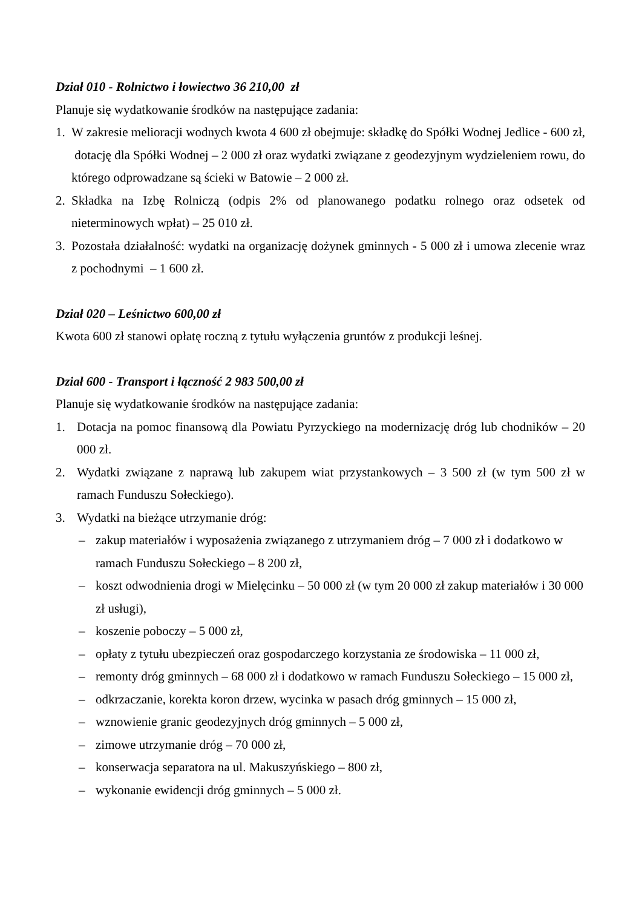Dział 010 - Rolnictwo i łowiectwo 36 210,00 zł
Planuje się wydatkowanie środków na następujące zadania:
1. W zakresie melioracji wodnych kwota 4 600 zł obejmuje: składkę do Spółki Wodnej Jedlice - 600 zł, dotację dla Spółki Wodnej – 2 000 zł oraz wydatki związane z geodezyjnym wydzieleniem rowu, do którego odprowadzane są ścieki w Batowie – 2 000 zł.
2. Składka na Izbę Rolniczą (odpis 2% od planowanego podatku rolnego oraz odsetek od nieterminowych wpłat) – 25 010 zł.
3. Pozostała działalność: wydatki na organizację dożynek gminnych - 5 000 zł i umowa zlecenie wraz z pochodnymi – 1 600 zł.
Dział 020 – Leśnictwo 600,00 zł
Kwota 600 zł stanowi opłatę roczną z tytułu wyłączenia gruntów z produkcji leśnej.
Dział 600 - Transport i łączność 2 983 500,00 zł
Planuje się wydatkowanie środków na następujące zadania:
1. Dotacja na pomoc finansową dla Powiatu Pyrzyckiego na modernizację dróg lub chodników – 20 000 zł.
2. Wydatki związane z naprawą lub zakupem wiat przystankowych – 3 500 zł (w tym 500 zł w ramach Funduszu Sołeckiego).
3. Wydatki na bieżące utrzymanie dróg:
– zakup materiałów i wyposażenia związanego z utrzymaniem dróg – 7 000 zł i dodatkowo w ramach Funduszu Sołeckiego – 8 200 zł,
– koszt odwodnienia drogi w Mielęcinku – 50 000 zł (w tym 20 000 zł zakup materiałów i 30 000 zł usługi),
– koszenie poboczy – 5 000 zł,
– opłaty z tytułu ubezpieczeń oraz gospodarczego korzystania ze środowiska – 11 000 zł,
– remonty dróg gminnych – 68 000 zł i dodatkowo w ramach Funduszu Sołeckiego – 15 000 zł,
– odkrzaczanie, korekta koron drzew, wycinka w pasach dróg gminnych – 15 000 zł,
– wznowienie granic geodezyjnych dróg gminnych – 5 000 zł,
– zimowe utrzymanie dróg – 70 000 zł,
– konserwacja separatora na ul. Makuszyńskiego – 800 zł,
– wykonanie ewidencji dróg gminnych – 5 000 zł.